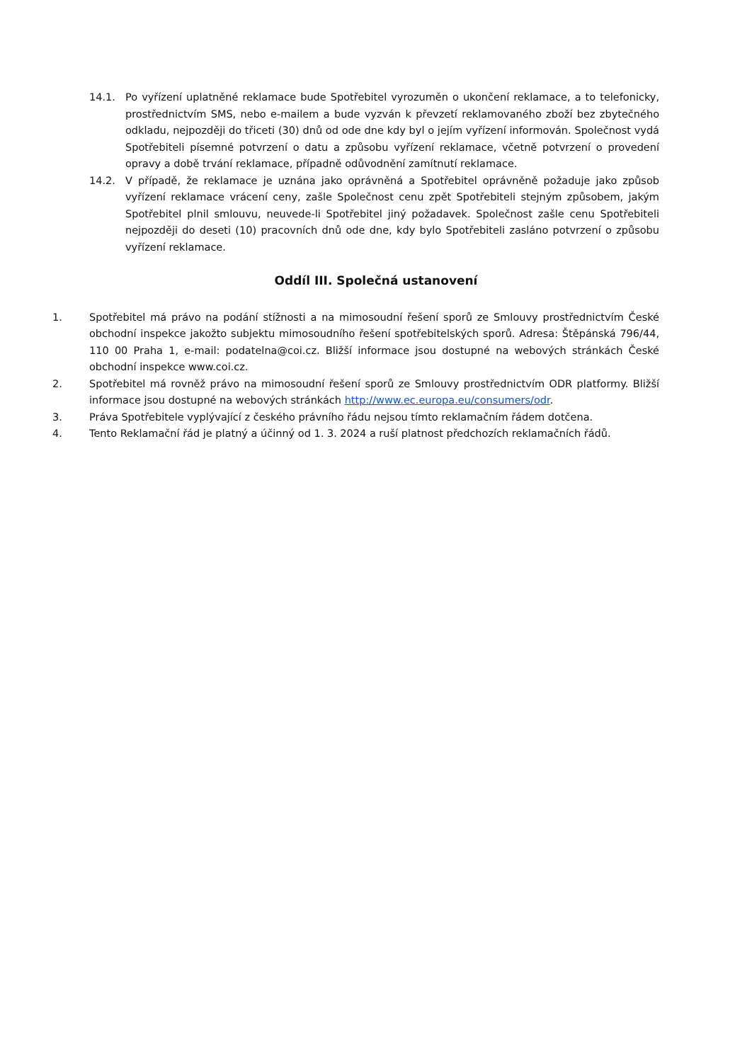14.1. Po vyřízení uplatněné reklamace bude Spotřebitel vyrozuměn o ukončení reklamace, a to telefonicky, prostřednictvím SMS, nebo e-mailem a bude vyzván k převzetí reklamovaného zboží bez zbytečného odkladu, nejpozději do třiceti (30) dnů od ode dne kdy byl o jejím vyřízení informován. Společnost vydá Spotřebiteli písemné potvrzení o datu a způsobu vyřízení reklamace, včetně potvrzení o provedení opravy a době trvání reklamace, případně odůvodnění zamítnutí reklamace.
14.2. V případě, že reklamace je uznána jako oprávněná a Spotřebitel oprávněně požaduje jako způsob vyřízení reklamace vrácení ceny, zašle Společnost cenu zpět Spotřebiteli stejným způsobem, jakým Spotřebitel plnil smlouvu, neuvede-li Spotřebitel jiný požadavek. Společnost zašle cenu Spotřebiteli nejpozději do deseti (10) pracovních dnů ode dne, kdy bylo Spotřebiteli zasláno potvrzení o způsobu vyřízení reklamace.
Oddíl III. Společná ustanovení
1. Spotřebitel má právo na podání stížnosti a na mimosoudní řešení sporů ze Smlouvy prostřednictvím České obchodní inspekce jakožto subjektu mimosoudního řešení spotřebitelských sporů. Adresa: Štěpánská 796/44, 110 00 Praha 1, e-mail: podatelna@coi.cz. Bližší informace jsou dostupné na webových stránkách České obchodní inspekce www.coi.cz.
2. Spotřebitel má rovněž právo na mimosoudní řešení sporů ze Smlouvy prostřednictvím ODR platformy. Bližší informace jsou dostupné na webových stránkách http://www.ec.europa.eu/consumers/odr.
3. Práva Spotřebitele vyplývající z českého právního řádu nejsou tímto reklamačním řádem dotčena.
4. Tento Reklamační řád je platný a účinný od 1. 3. 2024 a ruší platnost předchozích reklamačních řádů.